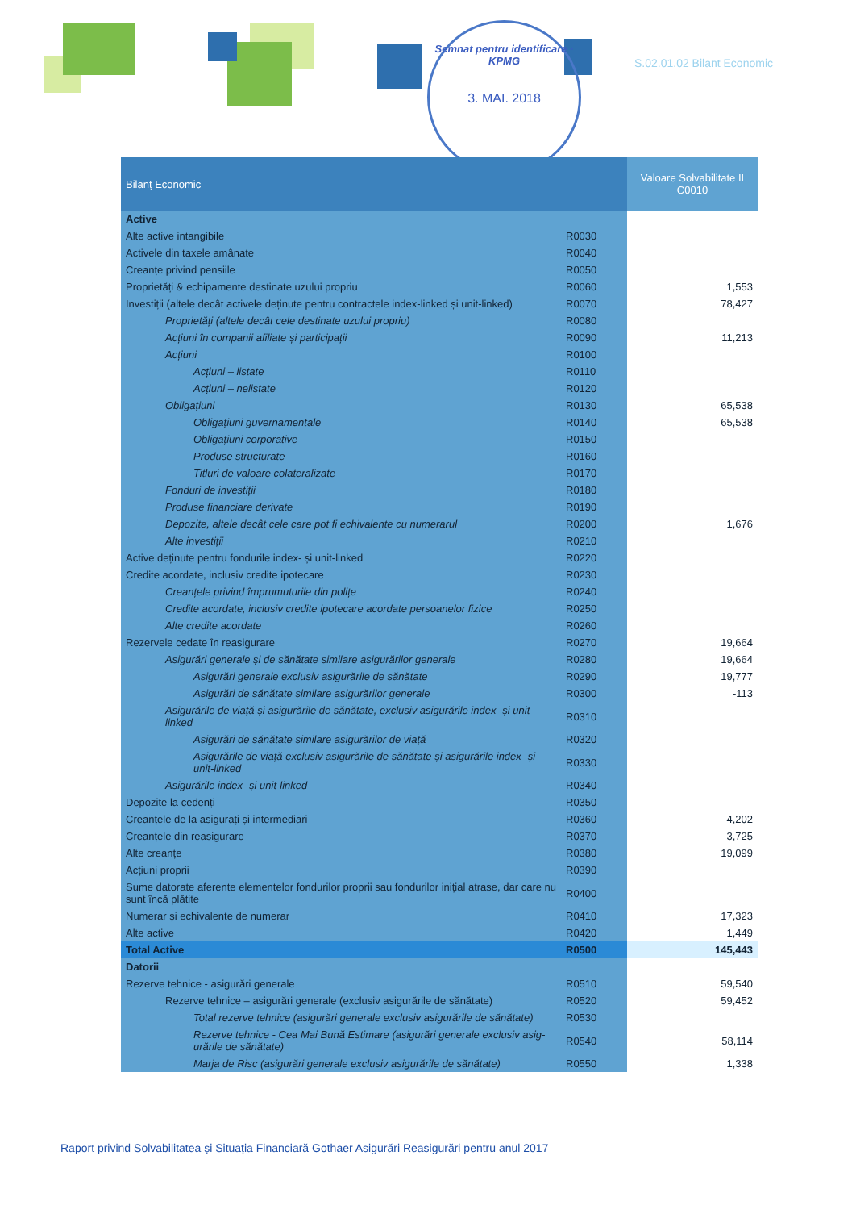Semnat pentru identificare · KPMG
3. MAI. 2018
S.02.01.02 Bilant Economic
| Bilanț Economic | | Valoare Solvabilitate II C0010 |
| --- | --- | --- |
| Active | | |
| Alte active intangibile | R0030 | |
| Activele din taxele amânate | R0040 | |
| Creanțe privind pensiile | R0050 | |
| Proprietăți & echipamente destinate uzului propriu | R0060 | 1,553 |
| Investiții (altele decât activele deținute pentru contractele index-linked și unit-linked) | R0070 | 78,427 |
| Proprietăți (altele decât cele destinate uzului propriu) | R0080 | |
| Acțiuni în companii afiliate și participații | R0090 | 11,213 |
| Acțiuni | R0100 | |
| Acțiuni – listate | R0110 | |
| Acțiuni – nelistate | R0120 | |
| Obligațiuni | R0130 | 65,538 |
| Obligațiuni guvernamentale | R0140 | 65,538 |
| Obligațiuni corporative | R0150 | |
| Produse structurate | R0160 | |
| Titluri de valoare colateralizate | R0170 | |
| Fonduri de investiții | R0180 | |
| Produse financiare derivate | R0190 | |
| Depozite, altele decât cele care pot fi echivalente cu numerarul | R0200 | 1,676 |
| Alte investiții | R0210 | |
| Active deținute pentru fondurile index- și unit-linked | R0220 | |
| Credite acordate, inclusiv credite ipotecare | R0230 | |
| Creanțele privind împrumuturile din polițe | R0240 | |
| Credite acordate, inclusiv credite ipotecare acordate persoanelor fizice | R0250 | |
| Alte credite acordate | R0260 | |
| Rezervele cedate în reasigurare | R0270 | 19,664 |
| Asigurări generale și de sănătate similare asigurărilor generale | R0280 | 19,664 |
| Asigurări generale exclusiv asigurările de sănătate | R0290 | 19,777 |
| Asigurări de sănătate similare asigurărilor generale | R0300 | -113 |
| Asigurările de viață și asigurările de sănătate, exclusiv asigurările index- și unit-linked | R0310 | |
| Asigurări de sănătate similare asigurărilor de viață | R0320 | |
| Asigurările de viață exclusiv asigurările de sănătate și asigurările index- și unit-linked | R0330 | |
| Asigurările index- și unit-linked | R0340 | |
| Depozite la cedenți | R0350 | |
| Creanțele de la asigurați și intermediari | R0360 | 4,202 |
| Creanțele din reasigurare | R0370 | 3,725 |
| Alte creanțe | R0380 | 19,099 |
| Acțiuni proprii | R0390 | |
| Sume datorate aferente elementelor fondurilor proprii sau fondurilor inițial atrase, dar care nu sunt încă plătite | R0400 | |
| Numerar și echivalente de numerar | R0410 | 17,323 |
| Alte active | R0420 | 1,449 |
| Total Active | R0500 | 145,443 |
| Datorii | | |
| Rezerve tehnice - asigurări generale | R0510 | 59,540 |
| Rezerve tehnice – asigurări generale (exclusiv asigurările de sănătate) | R0520 | 59,452 |
| Total rezerve tehnice (asigurări generale exclusiv asigurările de sănătate) | R0530 | |
| Rezerve tehnice - Cea Mai Bună Estimare (asigurări generale exclusiv asig-urările de sănătate) | R0540 | 58,114 |
| Marja de Risc (asigurări generale exclusiv asigurările de sănătate) | R0550 | 1,338 |
Raport privind Solvabilitatea și Situația Financiară Gothaer Asigurări Reasigurări pentru anul 2017